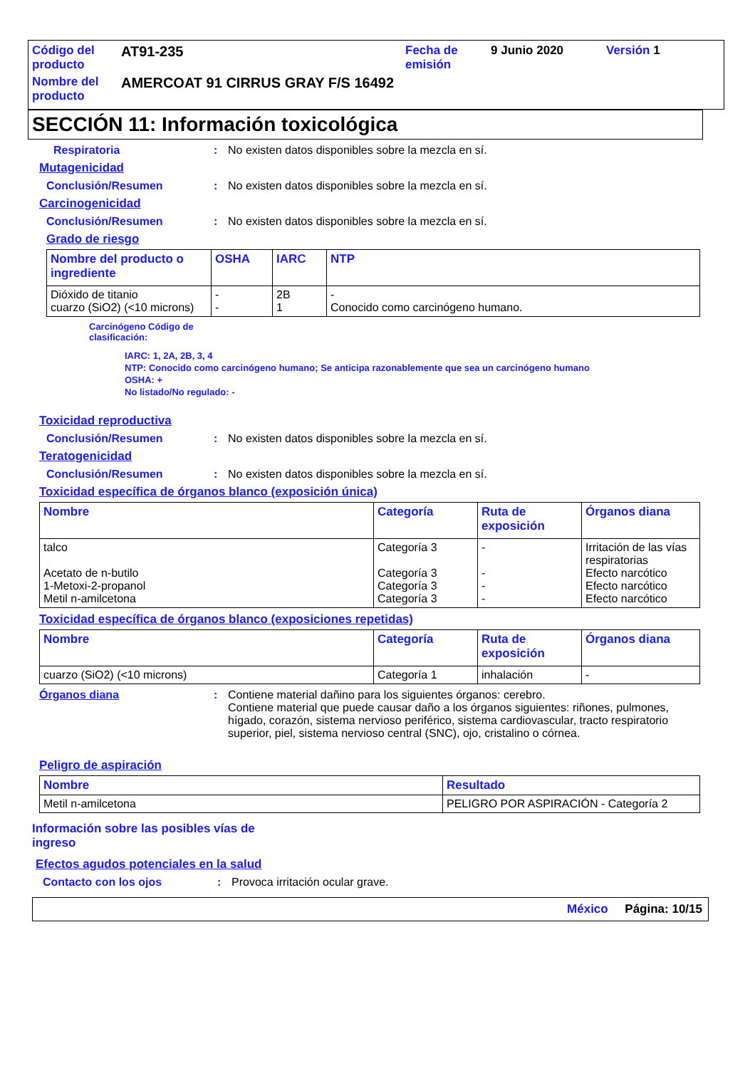| Código del producto | AT91-235 | Fecha de emisión | 9 Junio 2020 | Versión 1 |
| Nombre del producto | AMERCOAT 91 CIRRUS GRAY F/S 16492 | | | |
SECCIÓN 11: Información toxicológica
Respiratoria : No existen datos disponibles sobre la mezcla en sí.
Mutagenicidad
Conclusión/Resumen : No existen datos disponibles sobre la mezcla en sí.
Carcinogenicidad
Conclusión/Resumen : No existen datos disponibles sobre la mezcla en sí.
Grado de riesgo
| Nombre del producto o ingrediente | OSHA | IARC | NTP |
| --- | --- | --- | --- |
| Dióxido de titanio cuarzo (SiO2) (<10 microns) | - - | 2B 1 | - Conocido como carcinógeno humano. |
Carcinógeno Código de
clasificación:
IARC: 1, 2A, 2B, 3, 4
NTP: Conocido como carcinógeno humano; Se anticipa razonablemente que sea un carcinógeno humano
OSHA: +
No listado/No regulado: -
Toxicidad reproductiva
Conclusión/Resumen : No existen datos disponibles sobre la mezcla en sí.
Teratogenicidad
Conclusión/Resumen : No existen datos disponibles sobre la mezcla en sí.
Toxicidad específica de órganos blanco (exposición única)
| Nombre | Categoría | Ruta de exposición | Órganos diana |
| --- | --- | --- | --- |
| talco Acetato de n-butilo 1-Metoxi-2-propanol Metil n-amilcetona | Categoría 3 Categoría 3 Categoría 3 Categoría 3 | - - - - | Irritación de las vías respiratorias Efecto narcótico Efecto narcótico Efecto narcótico |
Toxicidad específica de órganos blanco (exposiciones repetidas)
| Nombre | Categoría | Ruta de exposición | Órganos diana |
| --- | --- | --- | --- |
| cuarzo (SiO2) (<10 microns) | Categoría 1 | inhalación | - |
Órganos diana : Contiene material dañino para los siguientes órganos: cerebro.
Contiene material que puede causar daño a los órganos siguientes: riñones, pulmones, hígado, corazón, sistema nervioso periférico, sistema cardiovascular, tracto respiratorio superior, piel, sistema nervioso central (SNC), ojo, cristalino o córnea.
Peligro de aspiración
| Nombre | Resultado |
| --- | --- |
| Metil n-amilcetona | PELIGRO POR ASPIRACIÓN - Categoría 2 |
Información sobre las posibles vías de ingreso
Efectos agudos potenciales en la salud
Contacto con los ojos : Provoca irritación ocular grave.
México Página: 10/15